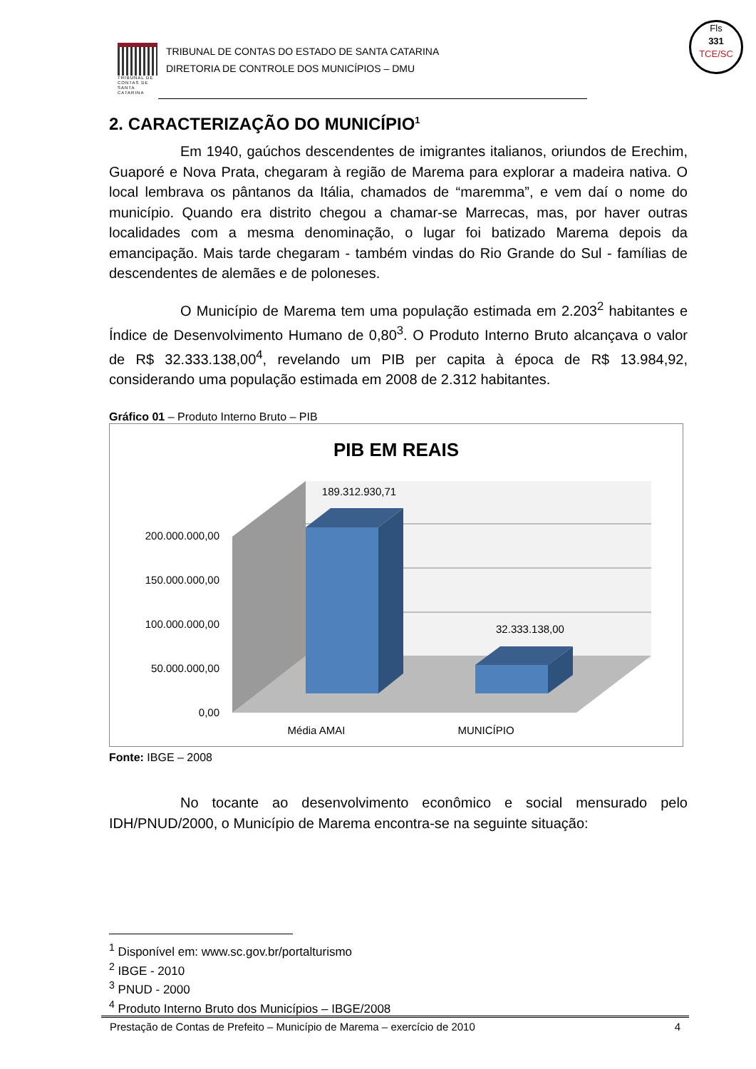Fls
331
TCE/SC
TRIBUNAL DE CONTAS DE SANTA CATARINA
TRIBUNAL DE CONTAS DO ESTADO DE SANTA CATARINA
DIRETORIA DE CONTROLE DOS MUNICÍPIOS – DMU
2. CARACTERIZAÇÃO DO MUNICÍPIO<sup>1</sup>
Em 1940, gaúchos descendentes de imigrantes italianos, oriundos de Erechim, Guaporé e Nova Prata, chegaram à região de Marema para explorar a madeira nativa. O local lembrava os pântanos da Itália, chamados de “maremma”, e vem daí o nome do município. Quando era distrito chegou a chamar-se Marrecas, mas, por haver outras localidades com a mesma denominação, o lugar foi batizado Marema depois da emancipação. Mais tarde chegaram - também vindas do Rio Grande do Sul - famílias de descendentes de alemães e de poloneses.
O Município de Marema tem uma população estimada em 2.203<sup>2</sup> habitantes e Índice de Desenvolvimento Humano de 0,80<sup>3</sup>. O Produto Interno Bruto alcançava o valor de R$ 32.333.138,00<sup>4</sup>, revelando um PIB per capita à época de R$ 13.984,92, considerando uma população estimada em 2008 de 2.312 habitantes.
Gráfico 01 – Produto Interno Bruto – PIB
PIB EM REAIS
200.000.000,00
150.000.000,00
100.000.000,00
50.000.000,00
0,00
189.312.930,71
32.333.138,00
Média AMAI
MUNICÍPIO
Fonte: IBGE – 2008
No tocante ao desenvolvimento econômico e social mensurado pelo IDH/PNUD/2000, o Município de Marema encontra-se na seguinte situação:
<sup>1</sup> Disponível em: www.sc.gov.br/portalturismo
<sup>2</sup> IBGE - 2010
<sup>3</sup> PNUD - 2000
<sup>4</sup> Produto Interno Bruto dos Municípios – IBGE/2008
Prestação de Contas de Prefeito – Município de Marema – exercício de 2010 4